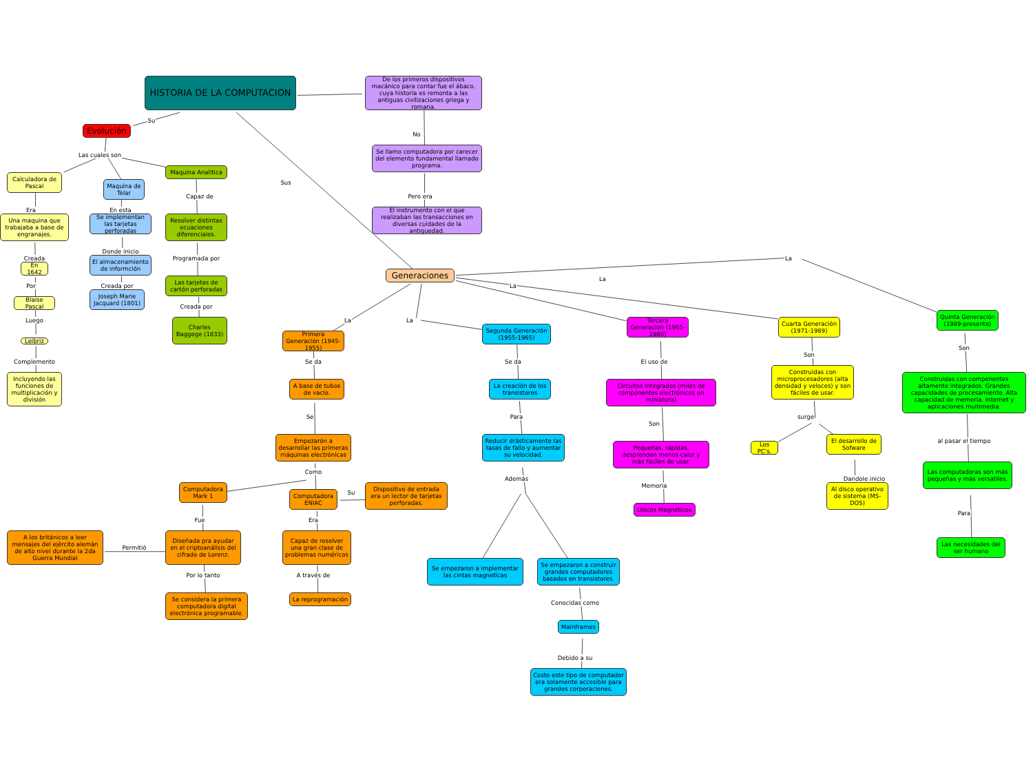HISTORIA DE LA COMPUTACION
De los primeros dispositivos macánico para contar fue el ábaco. cuya historia es remonta a las antiguas civilizaciones griega y romana.
Su
Evolución
No
Se llamo computadora por carecer del elemento fundamental llamado programa.
Las cuales son
Calculadora de Pascal
Maquina de Telar
Maquina Analitica
Sus
Pero era
Capaz de
Era
En esta
El instrumento con el que realizaban las transacciones en diversas cuidades de la antiguedad.
Una maquina que trabajaba a base de engranajes.
Se implementan las tarjetas perforadas
Resolver distintas ecuaciones diferenciales.
Donde inicio
Programada por
Creada
El almacenamiento de informción
En 1642
Generaciones
La
La
Las tarjetas de cartón perforadas
La
Por
Creada por
Blaise Pascal
Joseph Marie Jacquard (1801)
Creada por
Luego
La
La
Cuarta Generación (1971-1989)
Quinta Generación (1989-presente)
Tercera Generación (1965-1980)
Segunda Generación (1955-1965)
Charles Baggege (1833)
Primera Generación (1945-1955)
Leibriz
Son
Son
El uso de
Se da
Se da
Complemento
Construidas con microprocesadores (alta densidad y veloces) y son fáciles de usar.
Construidas con componentes altamente integrados. Grandes capacidades de procesamiento. Alta capacidad de memoria. Internet y aplicaciones multimedia.
Incluyendo las funciones de multiplicación y división
A base de tubos de vacío.
La creación de los transistores
Circuitos integrados (miles de componentes electrónicos en miniatura)
surge
Se
Para
Son
Empezarón a desarrollar las primeras máquinas electrónicas
Reducir drásticamente las tasas de fallo y aumentar su velocidad.
Pequeñas, rápidas, desprenden menos calor y más fáciles de usar.
Los PC's.
El desarrollo de Sofware
al pasar el tiempo
Las computadoras son más pequeñas y más versatiles.
Como
Además
Dandole inicio
Memoria
Computadora Mark 1
Computadora ENIAC
Su
Dispositivo de entrada era un lector de tarjetas perforadas.
Discos Magnéticos
Al disco operativo de sistema (MS-DOS)
Para
Fue
Era
A los británicos a leer mensajes del ejército alemán de alto nivel durante la 2da Guerra Mundial
Permitió
Diseñada pra ayudar en el criptoanálisis del cifrado de Lorenz.
Capaz de resolver una gran clase de problemas numéricos
Las necesidades del ser humano
Se empezaron a implementar las cintas magneticas
Se empezaron a construir grandes computadores basados en transistores.
Por lo tanto
A través de
Se considera la primera computadora digital electrónica programable.
La reprogramación
Conocidas como
Mainframes
Debido a su
Costo este tipo de computador era solamente accesible para grandes corporaciones.